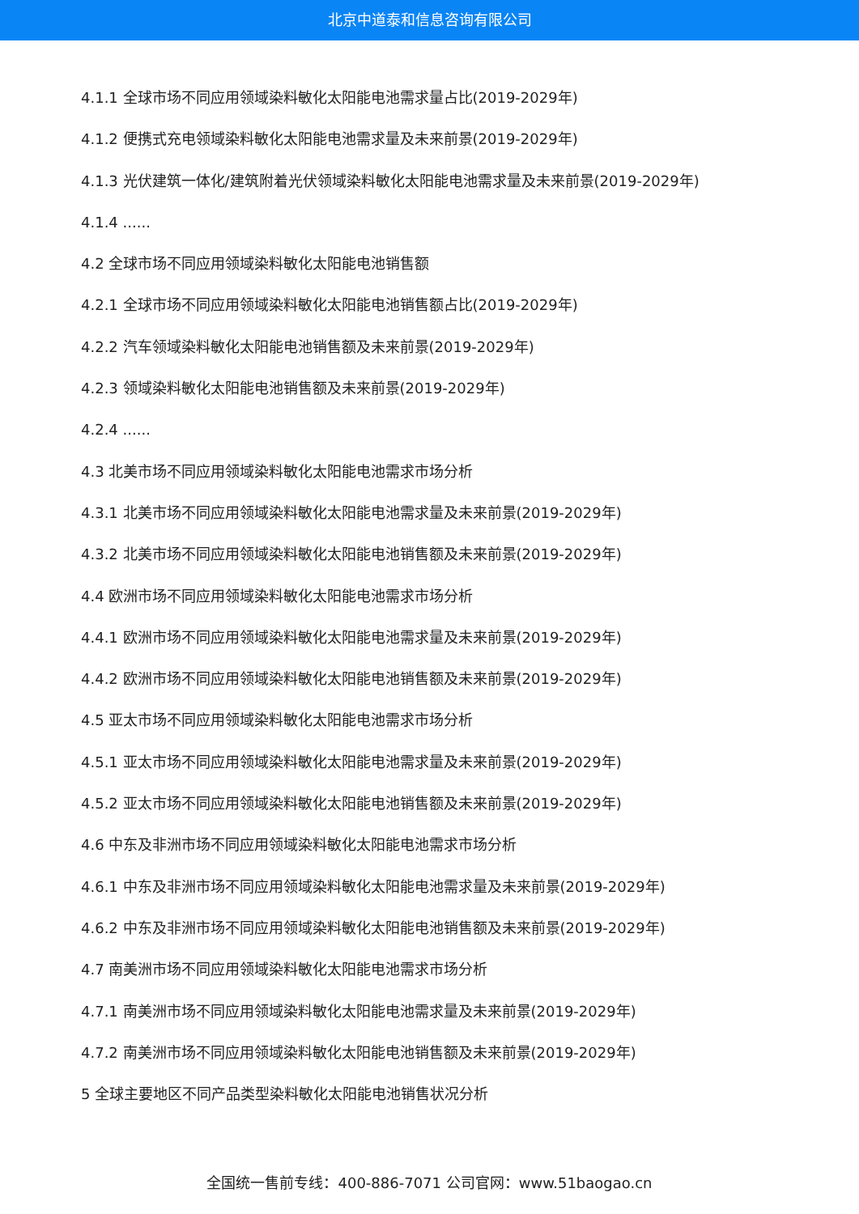北京中道泰和信息咨询有限公司
4.1.1 全球市场不同应用领域染料敏化太阳能电池需求量占比(2019-2029年)
4.1.2 便携式充电领域染料敏化太阳能电池需求量及未来前景(2019-2029年)
4.1.3 光伏建筑一体化/建筑附着光伏领域染料敏化太阳能电池需求量及未来前景(2019-2029年)
4.1.4 ......
4.2 全球市场不同应用领域染料敏化太阳能电池销售额
4.2.1 全球市场不同应用领域染料敏化太阳能电池销售额占比(2019-2029年)
4.2.2 汽车领域染料敏化太阳能电池销售额及未来前景(2019-2029年)
4.2.3 领域染料敏化太阳能电池销售额及未来前景(2019-2029年)
4.2.4 ......
4.3 北美市场不同应用领域染料敏化太阳能电池需求市场分析
4.3.1 北美市场不同应用领域染料敏化太阳能电池需求量及未来前景(2019-2029年)
4.3.2 北美市场不同应用领域染料敏化太阳能电池销售额及未来前景(2019-2029年)
4.4 欧洲市场不同应用领域染料敏化太阳能电池需求市场分析
4.4.1 欧洲市场不同应用领域染料敏化太阳能电池需求量及未来前景(2019-2029年)
4.4.2 欧洲市场不同应用领域染料敏化太阳能电池销售额及未来前景(2019-2029年)
4.5 亚太市场不同应用领域染料敏化太阳能电池需求市场分析
4.5.1 亚太市场不同应用领域染料敏化太阳能电池需求量及未来前景(2019-2029年)
4.5.2 亚太市场不同应用领域染料敏化太阳能电池销售额及未来前景(2019-2029年)
4.6 中东及非洲市场不同应用领域染料敏化太阳能电池需求市场分析
4.6.1 中东及非洲市场不同应用领域染料敏化太阳能电池需求量及未来前景(2019-2029年)
4.6.2 中东及非洲市场不同应用领域染料敏化太阳能电池销售额及未来前景(2019-2029年)
4.7 南美洲市场不同应用领域染料敏化太阳能电池需求市场分析
4.7.1 南美洲市场不同应用领域染料敏化太阳能电池需求量及未来前景(2019-2029年)
4.7.2 南美洲市场不同应用领域染料敏化太阳能电池销售额及未来前景(2019-2029年)
5 全球主要地区不同产品类型染料敏化太阳能电池销售状况分析
全国统一售前专线：400-886-7071 公司官网：www.51baogao.cn